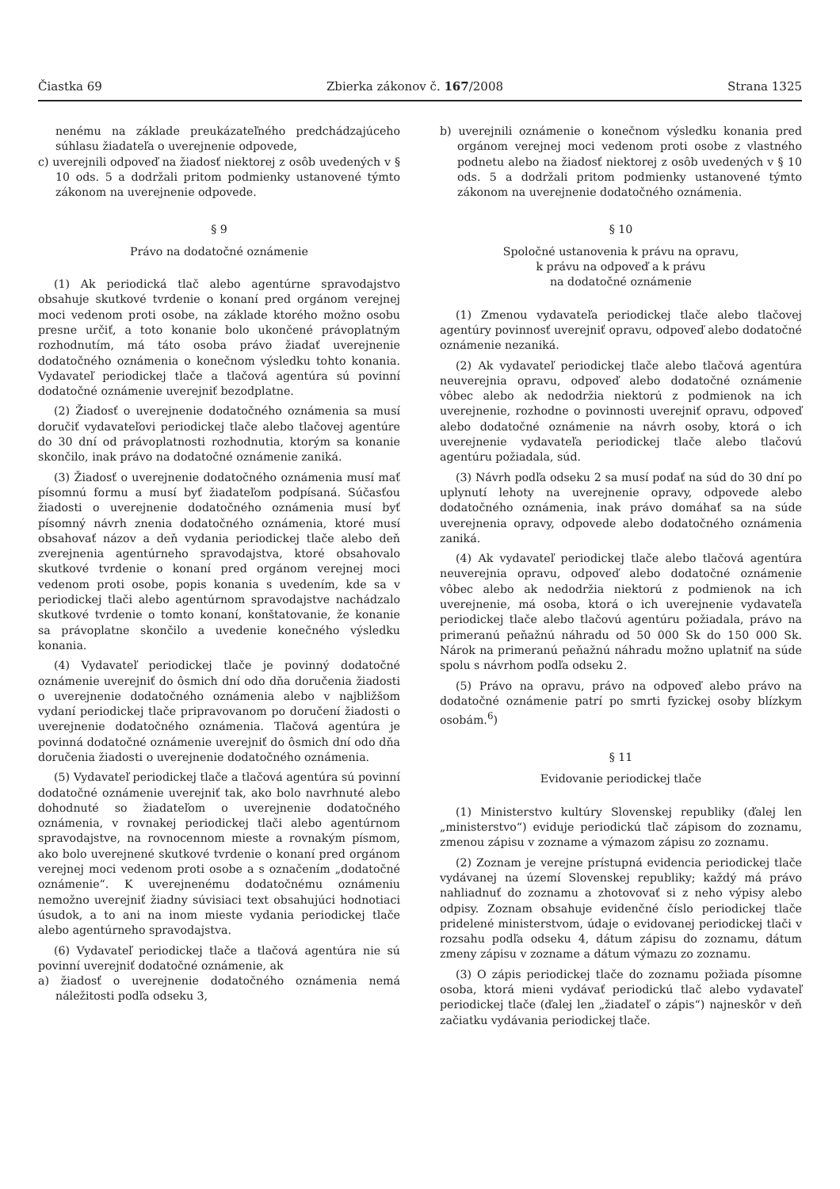Čiastka 69 Zbierka zákonov č. 167/2008 Strana 1325
nenému na základe preukázateľného predchádzajúceho súhlasu žiadateľa o uverejnenie odpovede,
c) uverejnili odpoveď na žiadosť niektorej z osôb uvedených v § 10 ods. 5 a dodržali pritom podmienky ustanovené týmto zákonom na uverejnenie odpovede.
§ 9
Právo na dodatočné oznámenie
(1) Ak periodická tlač alebo agentúrne spravodajstvo obsahuje skutkové tvrdenie o konaní pred orgánom verejnej moci vedenom proti osobe, na základe ktorého možno osobu presne určiť, a toto konanie bolo ukončené právoplatným rozhodnutím, má táto osoba právo žiadať uverejnenie dodatočného oznámenia o konečnom výsledku tohto konania. Vydavateľ periodickej tlače a tlačová agentúra sú povinní dodatočné oznámenie uverejniť bezodplatne.
(2) Žiadosť o uverejnenie dodatočného oznámenia sa musí doručiť vydavateľovi periodickej tlače alebo tlačovej agentúre do 30 dní od právoplatnosti rozhodnutia, ktorým sa konanie skončilo, inak právo na dodatočné oznámenie zaniká.
(3) Žiadosť o uverejnenie dodatočného oznámenia musí mať písomnú formu a musí byť žiadateľom podpísaná. Súčasťou žiadosti o uverejnenie dodatočného oznámenia musí byť písomný návrh znenia dodatočného oznámenia, ktoré musí obsahovať názov a deň vydania periodickej tlače alebo deň zverejnenia agentúrneho spravodajstva, ktoré obsahovalo skutkové tvrdenie o konaní pred orgánom verejnej moci vedenom proti osobe, popis konania s uvedením, kde sa v periodickej tlači alebo agentúrnom spravodajstve nachádzalo skutkové tvrdenie o tomto konaní, konštatovanie, že konanie sa právoplatne skončilo a uvedenie konečného výsledku konania.
(4) Vydavateľ periodickej tlače je povinný dodatočné oznámenie uverejniť do ôsmich dní odo dňa doručenia žiadosti o uverejnenie dodatočného oznámenia alebo v najbližšom vydaní periodickej tlače pripravovanom po doručení žiadosti o uverejnenie dodatočného oznámenia. Tlačová agentúra je povinná dodatočné oznámenie uverejniť do ôsmich dní odo dňa doručenia žiadosti o uverejnenie dodatočného oznámenia.
(5) Vydavateľ periodickej tlače a tlačová agentúra sú povinní dodatočné oznámenie uverejniť tak, ako bolo navrhnuté alebo dohodnuté so žiadateľom o uverejnenie dodatočného oznámenia, v rovnakej periodickej tlači alebo agentúrnom spravodajstve, na rovnocennom mieste a rovnakým písmom, ako bolo uverejnené skutkové tvrdenie o konaní pred orgánom verejnej moci vedenom proti osobe a s označením „dodatočné oznámenie“. K uverejnenému dodatočnému oznámeniu nemožno uverejniť žiadny súvisiaci text obsahujúci hodnotiaci úsudok, a to ani na inom mieste vydania periodickej tlače alebo agentúrneho spravodajstva.
(6) Vydavateľ periodickej tlače a tlačová agentúra nie sú povinní uverejniť dodatočné oznámenie, ak
a) žiadosť o uverejnenie dodatočného oznámenia nemá náležitosti podľa odseku 3,
b) uverejnili oznámenie o konečnom výsledku konania pred orgánom verejnej moci vedenom proti osobe z vlastného podnetu alebo na žiadosť niektorej z osôb uvedených v § 10 ods. 5 a dodržali pritom podmienky ustanovené týmto zákonom na uverejnenie dodatočného oznámenia.
§ 10
Spoločné ustanovenia k právu na opravu,
k právu na odpoveď a k právu
na dodatočné oznámenie
(1) Zmenou vydavateľa periodickej tlače alebo tlačovej agentúry povinnosť uverejniť opravu, odpoveď alebo dodatočné oznámenie nezaniká.
(2) Ak vydavateľ periodickej tlače alebo tlačová agentúra neuverejnia opravu, odpoveď alebo dodatočné oznámenie vôbec alebo ak nedodržia niektorú z podmienok na ich uverejnenie, rozhodne o povinnosti uverejniť opravu, odpoveď alebo dodatočné oznámenie na návrh osoby, ktorá o ich uverejnenie vydavateľa periodickej tlače alebo tlačovú agentúru požiadala, súd.
(3) Návrh podľa odseku 2 sa musí podať na súd do 30 dní po uplynutí lehoty na uverejnenie opravy, odpovede alebo dodatočného oznámenia, inak právo domáhať sa na súde uverejnenia opravy, odpovede alebo dodatočného oznámenia zaniká.
(4) Ak vydavateľ periodickej tlače alebo tlačová agentúra neuverejnia opravu, odpoveď alebo dodatočné oznámenie vôbec alebo ak nedodržia niektorú z podmienok na ich uverejnenie, má osoba, ktorá o ich uverejnenie vydavateľa periodickej tlače alebo tlačovú agentúru požiadala, právo na primeranú peňažnú náhradu od 50 000 Sk do 150 000 Sk. Nárok na primeranú peňažnú náhradu možno uplatniť na súde spolu s návrhom podľa odseku 2.
(5) Právo na opravu, právo na odpoveď alebo právo na dodatočné oznámenie patrí po smrti fyzickej osoby blízkym osobám.<sup>6</sup>)
§ 11
Evidovanie periodickej tlače
(1) Ministerstvo kultúry Slovenskej republiky (ďalej len „ministerstvo“) eviduje periodickú tlač zápisom do zoznamu, zmenou zápisu v zozname a výmazom zápisu zo zoznamu.
(2) Zoznam je verejne prístupná evidencia periodickej tlače vydávanej na území Slovenskej republiky; každý má právo nahliadnuť do zoznamu a zhotovovať si z neho výpisy alebo odpisy. Zoznam obsahuje evidenčné číslo periodickej tlače pridelené ministerstvom, údaje o evidovanej periodickej tlači v rozsahu podľa odseku 4, dátum zápisu do zoznamu, dátum zmeny zápisu v zozname a dátum výmazu zo zoznamu.
(3) O zápis periodickej tlače do zoznamu požiada písomne osoba, ktorá mieni vydávať periodickú tlač alebo vydavateľ periodickej tlače (ďalej len „žiadateľ o zápis“) najneskôr v deň začiatku vydávania periodickej tlače.